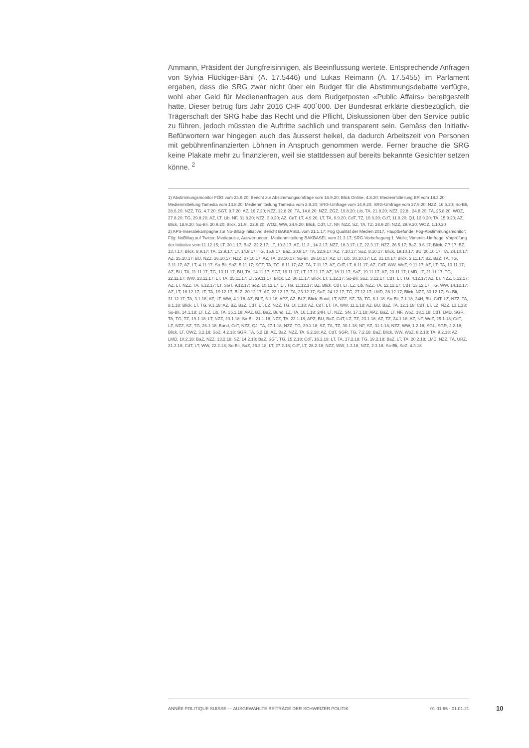Ammann, Präsident der Jungfreisinnigen, als Beeinflussung wertete. Entsprechende Anfragen von Sylvia Flückiger-Bäni (A. 17.5446) und Lukas Reimann (A. 17.5455) im Parlament ergaben, dass die SRG zwar nicht über ein Budget für die Abstimmungsdebatte verfügte, wohl aber Geld für Medienanfragen aus dem Budgetposten «Public Affairs» bereitgestellt hatte. Dieser betrug fürs Jahr 2016 CHF 400`000. Der Bundesrat erklärte diesbezüglich, die Trägerschaft der SRG habe das Recht und die Pflicht, Diskussionen über den Service public zu führen, jedoch müssten die Auftritte sachlich und transparent sein. Gemäss den Initiativ-Befürwortern war hingegen auch das äusserst heikel, da dadurch Arbeitszeit von Personen mit gebührenfinanzierten Löhnen in Anspruch genommen werde. Ferner brauche die SRG keine Plakate mehr zu finanzieren, weil sie stattdessen auf bereits bekannte Gesichter setzen könne. <sup>2</sup>
1) Abstimmungsmonitor FÖG vom 23.9.20; Bericht zur Abstimmungsumfrage vom 16.9.20; Blick Online, 4.8.20; Medienmitteilung BR vom 18.3.20; Medienmitteilung Tamedia vom 13.8.20; Medienmitteilung Tamedia vom 2.9.20; SRG-Umfrage vom 14.9.20; SRG-Umfrage vom 27.9.20; NZZ, 16.6.20; So-Bli, 28.6.20; NZZ, TG, 4.7.20; SGT, 9.7.20; AZ, 16.7.20; NZZ, 12.8.20; TA, 14.8.20; NZZ, ZGZ, 19.8.20; Lib, TA, 21.8.20; NZZ, 22.8., 24.8.20; TA, 25.8.20; WOZ, 27.8.20; TG, 29.8.20; AZ, LT, Lib, NF, 31.8.20; NZZ, 3.9.20; AZ, CdT, LT, 4.9.20; LT, TA, 9.9.20; CdT, TZ, 10.9.20; CdT, 11.9.20; QJ, 12.9.20; TA, 15.9.20; AZ, Blick, 18.9.20; So-Bli, 20.9.20; Blick, 21.9., 22.9.20; WOZ, WW, 24.9.20; Blick, CdT, LT, NF, NZZ, SZ, TA, TZ, 28.9.20; NZZ, 29.9.20; WOZ, 1.10.20
2) APS-Inseratekampagne zur No-Billag-Initiative; Bericht BAKBASEL vom 21.1.17; Fög Qualität der Medien 2017, Hauptbefunde; Fög-Abstimmungsmonitor; Fög: NoBillag auf Twitter; Mediapulse, Auswertungen; Medienmitteilung BAKBASEL vom 21.3.17; SRG-Vorbefragung 1. Welle; Vimentis-Umfrage; Vorprüfung der Initiative vom 11.12.15; LT, 30.1.17; BaZ, 22.2.17; LT, 10.3.17; AZ, 11.3., 14.3.17; NZZ, 18.3.17; LZ, 22.3.17; NZZ, 26.5.17; BaZ, 9.6.17; Blick, 7.7.17; BZ, 13.7.17; Blick, 8.9.17; TA, 12.9.17; LT, 14.9.17; TG, 15.9.17; BaZ, 20.9.17; TA, 22.9.17; AZ, 7.10.17; SoZ, 8.10.17; Blick, 19.10.17; BU, 20.10.17; TA, 24.10.17; AZ, 25.10.17; BU, NZZ, 26.10.17; NZZ, 27.10.17; AZ, TA, 28.10.17; So-Bli, 29.10.17; AZ, LT, Lib, 30.10.17; LZ, 31.10.17; Blick, 2.11.17; BZ, BaZ, TA, TG, 3.11.17; AZ, LT, 4.11.17; So-Bli, SoZ, 5.11.17; SGT, TA, TG, 6.11.17; AZ, TA, 7.11.17; AZ, CdT, LT, 8.11.17; AZ, CdT, WW, WoZ, 9.11.17; AZ, LT, TA, 10.11.17; AZ, BU, TA, 11.11.17; TG, 13.11.17; BU, TA, 14.11.17; SGT, 16.11.17; LT, 17.11.17; AZ, 18.11.17; SoZ, 19.11.17; AZ, 20.11.17; LMD, LT, 21.11.17; TG, 22.11.17; WW, 23.11.17; LT, TA, 25.11.17; LT, 29.11.17; Blick, LZ, 30.11.17; Blick, LT, 1.12.17; So-Bli, SoZ, 3.12.17; CdT, LT, TG, 4.12.17; AZ, LT, NZZ, 5.12.17; AZ, LT, NZZ, TA, 6.12.17; LT, SGT, 9.12.17; SoZ, 10.12.17; LT, TG, 11.12.17; BZ, Blick, CdT, LT, LZ, Lib, NZZ, TA, 12.12.17; CdT, 13.12.17; TG, WW, 14.12.17; AZ, LT, 16.12.17; LT, TA, 19.12.17; BLZ, 20.12.17; AZ, 22.12.17; TA, 23.12.17; SoZ, 24.12.17; TG, 27.12.17; LMD, 28.12.17; Blick, NZZ, 30.12.17; So-Bli, 31.12.17; TA, 3.1.18; AZ, LT, WW, 4.1.18; AZ, BLZ, 5.1.18; APZ, AZ, BLZ, Blick, Bund, LT, NZZ, SZ, TA, TG, 6.1.18; So-Bli, 7.1.18; 24H, BU, CdT, LZ, NZZ, TA, 8.1.18; Blick, LT, TG, 9.1.18; AZ, BZ, BaZ, CdT, LT, LZ, NZZ, TG, 10.1.18; AZ, CdT, LT, TA, WW, 11.1.18; AZ, BU, BaZ, TA, 12.1.18; CdT, LT, LZ, NZZ, 13.1.18; So-Bli, 14.1.18; LT, LZ, Lib, TA, 15.1.18; APZ, BZ, BaZ, Bund, LZ, TA, 16.1.18; 24H, LT, NZZ, SN, 17.1.18; APZ, BaZ, LT, NF, WoZ, 18.1.18; CdT, LMD, SGR, TA, TG, TZ, 19.1.18; LT, NZZ, 20.1.18; So-Bli, 21.1.18; NZZ, TA, 22.1.18; APZ, BU, BaZ, CdT, LZ, TZ, 23.1.18; AZ, TZ, 24.1.18; AZ, NF, WoZ, 25.1.18; CdT, LZ, NZZ, SZ, TG, 26.1.18; Bund, CdT, NZZ, QJ, TA, 27.1.18; NZZ, TG, 29.1.18; SZ, TA, TZ, 30.1.18; NF, SZ, 31.1.18; NZZ, WW, 1.2.18; SGL, SGR, 2.2.18; Blick, LT, OWZ, 3.2.18; SoZ, 4.2.18; SGR, TA, 5.2.18; AZ, BaZ, NZZ, TA, 6.2.18; AZ, CdT, SGR, TG, 7.2.18; BaZ, Blick, WW, WoZ, 8.2.18; TA, 9.2.18; AZ, LMD, 10.2.18; BaZ, NZZ, 13.2.18; SZ, 14.2.18; BaZ, SGT, TG, 15.2.18; CdT, 16.2.18; LT, TA, 17.2.18; TG, 19.2.18; BaZ, LT, TA, 20.2.18; LMD, NZZ, TA, URZ, 21.2.18; CdT, LT, WW, 22.2.18; So-Bli, SoZ, 25.2.18; LT, 27.2.18; CdT, LT, 28.2.18; NZZ, WW, 1.3.18; NZZ, 2.3.18; So-Bli, SoZ, 4.3.18
ANNÉE POLITIQUE SUISSE — AUSGEWÄHLTE BEITRÄGE DER SCHWEIZER POLITIK 01.01.65 - 01.01.21
10